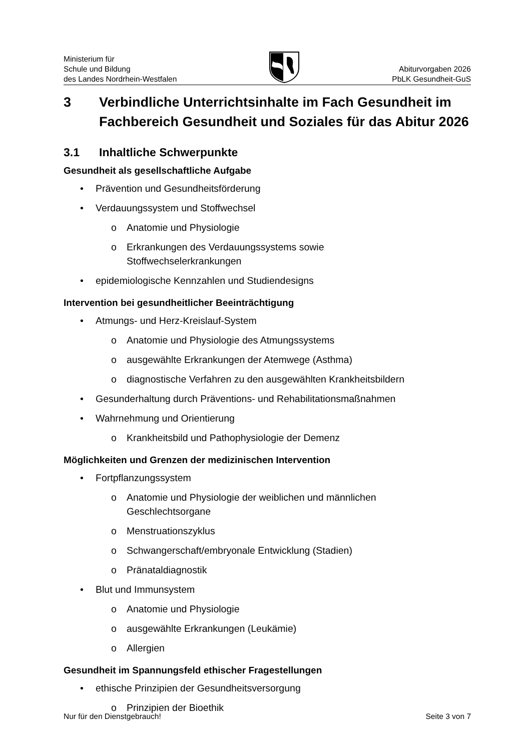Ministerium für
Schule und Bildung
des Landes Nordrhein-Westfalen
Abiturvorgaben 2026
PbLK Gesundheit-GuS
3 Verbindliche Unterrichtsinhalte im Fach Gesundheit im Fachbereich Gesundheit und Soziales für das Abitur 2026
3.1 Inhaltliche Schwerpunkte
Gesundheit als gesellschaftliche Aufgabe
• Prävention und Gesundheitsförderung
• Verdauungssystem und Stoffwechsel
o Anatomie und Physiologie
o Erkrankungen des Verdauungssystems sowie
Stoffwechselerkrankungen
• epidemiologische Kennzahlen und Studiendesigns
Intervention bei gesundheitlicher Beeinträchtigung
• Atmungs- und Herz-Kreislauf-System
o Anatomie und Physiologie des Atmungssystems
o ausgewählte Erkrankungen der Atemwege (Asthma)
o diagnostische Verfahren zu den ausgewählten Krankheitsbildern
• Gesunderhaltung durch Präventions- und Rehabilitationsmaßnahmen
• Wahrnehmung und Orientierung
o Krankheitsbild und Pathophysiologie der Demenz
Möglichkeiten und Grenzen der medizinischen Intervention
• Fortpflanzungssystem
o Anatomie und Physiologie der weiblichen und männlichen
Geschlechtsorgane
o Menstruationszyklus
o Schwangerschaft/embryonale Entwicklung (Stadien)
o Pränataldiagnostik
• Blut und Immunsystem
o Anatomie und Physiologie
o ausgewählte Erkrankungen (Leukämie)
o Allergien
Gesundheit im Spannungsfeld ethischer Fragestellungen
• ethische Prinzipien der Gesundheitsversorgung
o Prinzipien der Bioethik
Nur für den Dienstgebrauch! Seite 3 von 7